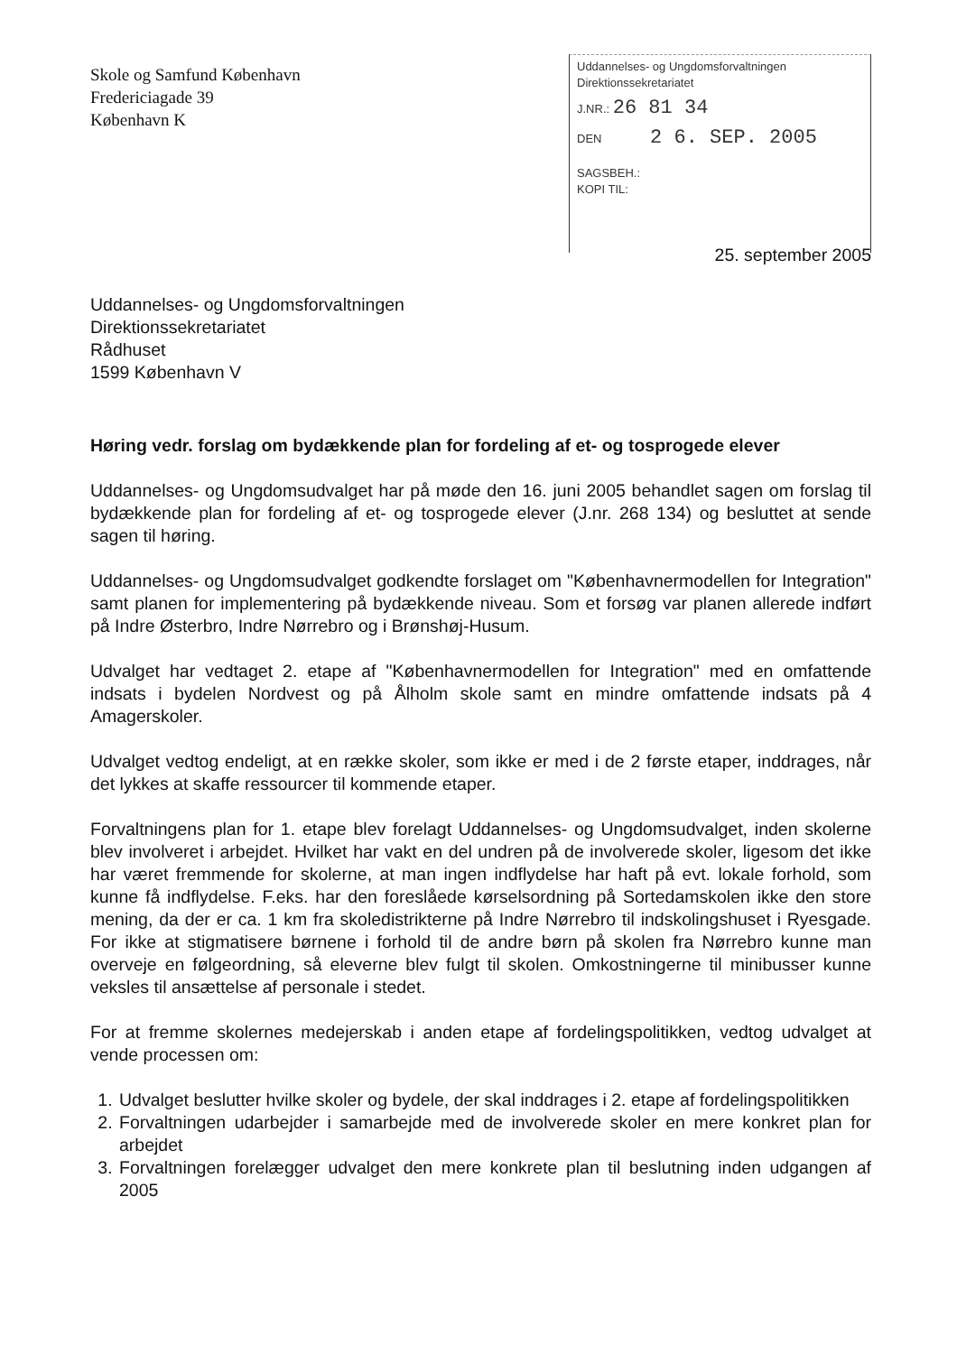Skole og Samfund København
Fredericiagade 39
København K
Uddannelses- og Ungdomsforvaltningen
Direktionssekretariatet
J.NR.: 26 81 34
DEN 2 6. SEP. 2005
SAGSBEH.:
KOPI TIL:
25. september 2005
Uddannelses- og Ungdomsforvaltningen
Direktionssekretariatet
Rådhuset
1599 København V
Høring vedr. forslag om bydækkende plan for fordeling af et- og tosprogede elever
Uddannelses- og Ungdomsudvalget har på møde den 16. juni 2005 behandlet sagen om forslag til bydækkende plan for fordeling af et- og tosprogede elever (J.nr. 268 134) og besluttet at sende sagen til høring.
Uddannelses- og Ungdomsudvalget godkendte forslaget om "Københavnermodellen for Integration" samt planen for implementering på bydækkende niveau. Som et forsøg var planen allerede indført på Indre Østerbro, Indre Nørrebro og i Brønshøj-Husum.
Udvalget har vedtaget 2. etape af "Københavnermodellen for Integration" med en omfattende indsats i bydelen Nordvest og på Ålholm skole samt en mindre omfattende indsats på 4 Amagerskoler.
Udvalget vedtog endeligt, at en række skoler, som ikke er med i de 2 første etaper, inddrages, når det lykkes at skaffe ressourcer til kommende etaper.
Forvaltningens plan for 1. etape blev forelagt Uddannelses- og Ungdomsudvalget, inden skolerne blev involveret i arbejdet. Hvilket har vakt en del undren på de involverede skoler, ligesom det ikke har været fremmende for skolerne, at man ingen indflydelse har haft på evt. lokale forhold, som kunne få indflydelse. F.eks. har den foreslåede kørselsordning på Sortedamskolen ikke den store mening, da der er ca. 1 km fra skoledistrikterne på Indre Nørrebro til indskolingshuset i Ryesgade. For ikke at stigmatisere børnene i forhold til de andre børn på skolen fra Nørrebro kunne man overveje en følgeordning, så eleverne blev fulgt til skolen. Omkostningerne til minibusser kunne veksles til ansættelse af personale i stedet.
For at fremme skolernes medejerskab i anden etape af fordelingspolitikken, vedtog udvalget at vende processen om:
1. Udvalget beslutter hvilke skoler og bydele, der skal inddrages i 2. etape af fordelingspolitikken
2. Forvaltningen udarbejder i samarbejde med de involverede skoler en mere konkret plan for arbejdet
3. Forvaltningen forelægger udvalget den mere konkrete plan til beslutning inden udgangen af 2005